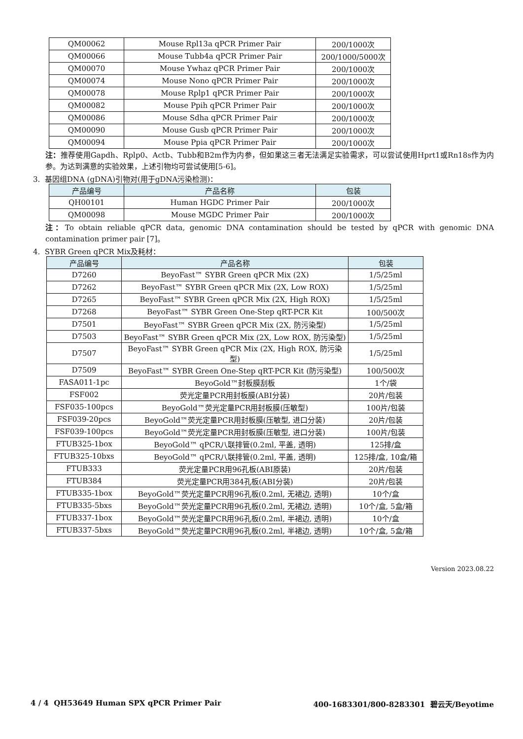| QM00062 | Mouse Rpl13a qPCR Primer Pair | 200/1000次 |
| QM00066 | Mouse Tubb4a qPCR Primer Pair | 200/1000/5000次 |
| QM00070 | Mouse Ywhaz qPCR Primer Pair | 200/1000次 |
| QM00074 | Mouse Nono qPCR Primer Pair | 200/1000次 |
| QM00078 | Mouse Rplp1 qPCR Primer Pair | 200/1000次 |
| QM00082 | Mouse Ppih qPCR Primer Pair | 200/1000次 |
| QM00086 | Mouse Sdha qPCR Primer Pair | 200/1000次 |
| QM00090 | Mouse Gusb qPCR Primer Pair | 200/1000次 |
| QM00094 | Mouse Ppia qPCR Primer Pair | 200/1000次 |
注：推荐使用Gapdh、Rplp0、Actb、Tubb和B2m作为内参，但如果这三者无法满足实验需求，可以尝试使用Hprt1或Rn18s作为内参。为达到满意的实验效果，上述引物均可尝试使用[5-6]。
3. 基因组DNA (gDNA)引物对(用于gDNA污染检测)：
| 产品编号 | 产品名称 | 包装 |
| --- | --- | --- |
| QH00101 | Human HGDC Primer Pair | 200/1000次 |
| QM00098 | Mouse MGDC Primer Pair | 200/1000次 |
注：To obtain reliable qPCR data, genomic DNA contamination should be tested by qPCR with genomic DNA contamination primer pair [7]。
4. SYBR Green qPCR Mix及耗材：
| 产品编号 | 产品名称 | 包装 |
| --- | --- | --- |
| D7260 | BeyoFast™ SYBR Green qPCR Mix (2X) | 1/5/25ml |
| D7262 | BeyoFast™ SYBR Green qPCR Mix (2X, Low ROX) | 1/5/25ml |
| D7265 | BeyoFast™ SYBR Green qPCR Mix (2X, High ROX) | 1/5/25ml |
| D7268 | BeyoFast™ SYBR Green One-Step qRT-PCR Kit | 100/500次 |
| D7501 | BeyoFast™ SYBR Green qPCR Mix (2X, 防污染型) | 1/5/25ml |
| D7503 | BeyoFast™ SYBR Green qPCR Mix (2X, Low ROX, 防污染型) | 1/5/25ml |
| D7507 | BeyoFast™ SYBR Green qPCR Mix (2X, High ROX, 防污染型) | 1/5/25ml |
| D7509 | BeyoFast™ SYBR Green One-Step qRT-PCR Kit (防污染型) | 100/500次 |
| FASA011-1pc | BeyoGold™封板膜刮板 | 1个/袋 |
| FSF002 | 荧光定量PCR用封板膜(ABI分装) | 20片/包装 |
| FSF035-100pcs | BeyoGold™荧光定量PCR用封板膜(压敏型) | 100片/包装 |
| FSF039-20pcs | BeyoGold™荧光定量PCR用封板膜(压敏型, 进口分装) | 20片/包装 |
| FSF039-100pcs | BeyoGold™荧光定量PCR用封板膜(压敏型, 进口分装) | 100片/包装 |
| FTUB325-1box | BeyoGold™ qPCR八联排管(0.2ml, 平盖, 透明) | 125排/盒 |
| FTUB325-10bxs | BeyoGold™ qPCR八联排管(0.2ml, 平盖, 透明) | 125排/盒, 10盒/箱 |
| FTUB333 | 荧光定量PCR用96孔板(ABI原装) | 20片/包装 |
| FTUB384 | 荧光定量PCR用384孔板(ABI分装) | 20片/包装 |
| FTUB335-1box | BeyoGold™荧光定量PCR用96孔板(0.2ml, 无裙边, 透明) | 10个/盒 |
| FTUB335-5bxs | BeyoGold™荧光定量PCR用96孔板(0.2ml, 无裙边, 透明) | 10个/盒, 5盒/箱 |
| FTUB337-1box | BeyoGold™荧光定量PCR用96孔板(0.2ml, 半裙边, 透明) | 10个/盒 |
| FTUB337-5bxs | BeyoGold™荧光定量PCR用96孔板(0.2ml, 半裙边, 透明) | 10个/盒, 5盒/箱 |
Version 2023.08.22
4 / 4 QH53649 Human SPX qPCR Primer Pair 400-1683301/800-8283301 碧云天/Beyotime